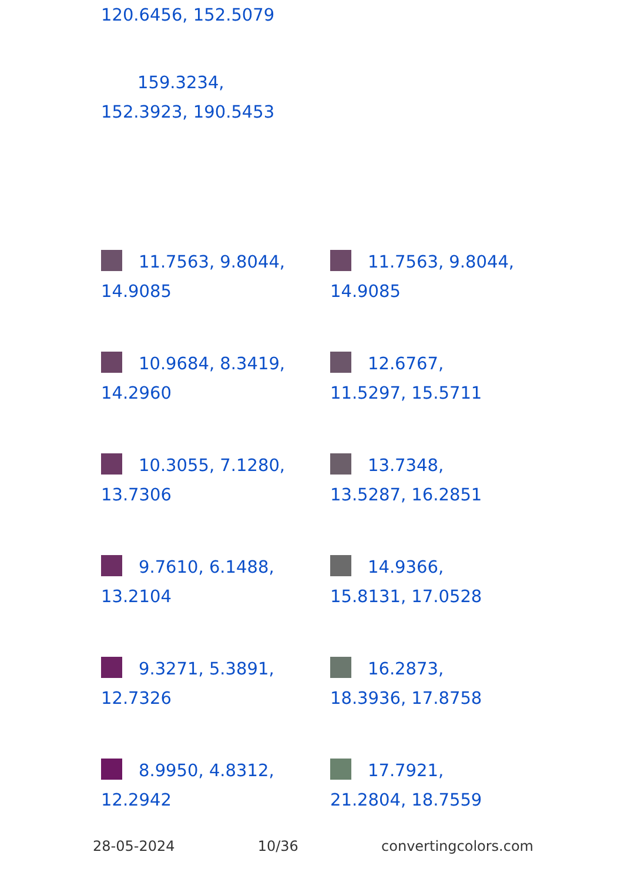120.6456, 152.5079
159.3234,
152.3923, 190.5453
11.7563, 9.8044, 14.9085
11.7563, 9.8044, 14.9085
10.9684, 8.3419, 14.2960
12.6767, 11.5297, 15.5711
10.3055, 7.1280, 13.7306
13.7348, 13.5287, 16.2851
9.7610, 6.1488, 13.2104
14.9366, 15.8131, 17.0528
9.3271, 5.3891, 12.7326
16.2873, 18.3936, 17.8758
8.9950, 4.8312, 12.2942
17.7921, 21.2804, 18.7559
28-05-2024 10/36 convertingcolors.com